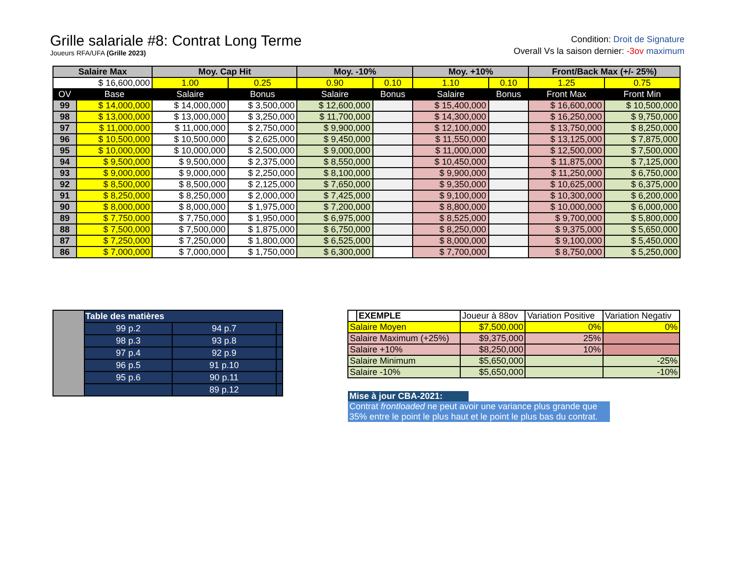Grille salariale #8: Contrat Long Terme
Joueurs RFA/UFA (Grille 2023)
Condition: Droit de Signature
Overall Vs la saison dernier: -3ov maximum
| Salaire Max | | Moy. Cap Hit | | Moy. -10% | | Moy. +10% | | Front/Back Max (+/- 25%) | |
| --- | --- | --- | --- | --- | --- | --- | --- | --- | --- |
| $ 16,600,000 | | 1.00 | 0.25 | 0.90 | 0.10 | 1.10 | 0.10 | 1.25 | 0.75 |
| OV | Base | Salaire | Bonus | Salaire | Bonus | Salaire | Bonus | Front Max | Front Min |
| 99 | $ 14,000,000 | $ 14,000,000 | $ 3,500,000 | $ 12,600,000 | | $ 15,400,000 | | $ 16,600,000 | $ 10,500,000 |
| 98 | $ 13,000,000 | $ 13,000,000 | $ 3,250,000 | $ 11,700,000 | | $ 14,300,000 | | $ 16,250,000 | $ 9,750,000 |
| 97 | $ 11,000,000 | $ 11,000,000 | $ 2,750,000 | $ 9,900,000 | | $ 12,100,000 | | $ 13,750,000 | $ 8,250,000 |
| 96 | $ 10,500,000 | $ 10,500,000 | $ 2,625,000 | $ 9,450,000 | | $ 11,550,000 | | $ 13,125,000 | $ 7,875,000 |
| 95 | $ 10,000,000 | $ 10,000,000 | $ 2,500,000 | $ 9,000,000 | | $ 11,000,000 | | $ 12,500,000 | $ 7,500,000 |
| 94 | $ 9,500,000 | $ 9,500,000 | $ 2,375,000 | $ 8,550,000 | | $ 10,450,000 | | $ 11,875,000 | $ 7,125,000 |
| 93 | $ 9,000,000 | $ 9,000,000 | $ 2,250,000 | $ 8,100,000 | | $ 9,900,000 | | $ 11,250,000 | $ 6,750,000 |
| 92 | $ 8,500,000 | $ 8,500,000 | $ 2,125,000 | $ 7,650,000 | | $ 9,350,000 | | $ 10,625,000 | $ 6,375,000 |
| 91 | $ 8,250,000 | $ 8,250,000 | $ 2,000,000 | $ 7,425,000 | | $ 9,100,000 | | $ 10,300,000 | $ 6,200,000 |
| 90 | $ 8,000,000 | $ 8,000,000 | $ 1,975,000 | $ 7,200,000 | | $ 8,800,000 | | $ 10,000,000 | $ 6,000,000 |
| 89 | $ 7,750,000 | $ 7,750,000 | $ 1,950,000 | $ 6,975,000 | | $ 8,525,000 | | $ 9,700,000 | $ 5,800,000 |
| 88 | $ 7,500,000 | $ 7,500,000 | $ 1,875,000 | $ 6,750,000 | | $ 8,250,000 | | $ 9,375,000 | $ 5,650,000 |
| 87 | $ 7,250,000 | $ 7,250,000 | $ 1,800,000 | $ 6,525,000 | | $ 8,000,000 | | $ 9,100,000 | $ 5,450,000 |
| 86 | $ 7,000,000 | $ 7,000,000 | $ 1,750,000 | $ 6,300,000 | | $ 7,700,000 | | $ 8,750,000 | $ 5,250,000 |
| | Table des matières | | |
| | 99 p.2 | 94 p.7 | |
| | 98 p.3 | 93 p.8 | |
| | 97 p.4 | 92 p.9 | |
| | 96 p.5 | 91 p.10 | |
| | 95 p.6 | 90 p.11 | |
| | | 89 p.12 | |
| | EXEMPLE | Joueur à 88ov | Variation Positive | Variation Negativ |
| Salaire Moyen | | $7,500,000 | 0% | 0% |
| Salaire Maximum (+25%) | | $9,375,000 | 25% | |
| Salaire +10% | | $8,250,000 | 10% | |
| Salaire Minimum | | $5,650,000 | | -25% |
| Salaire -10% | | $5,650,000 | | -10% |
Mise à jour CBA-2021:
Contrat frontloaded ne peut avoir une variance plus grande que 35% entre le point le plus haut et le point le plus bas du contrat.